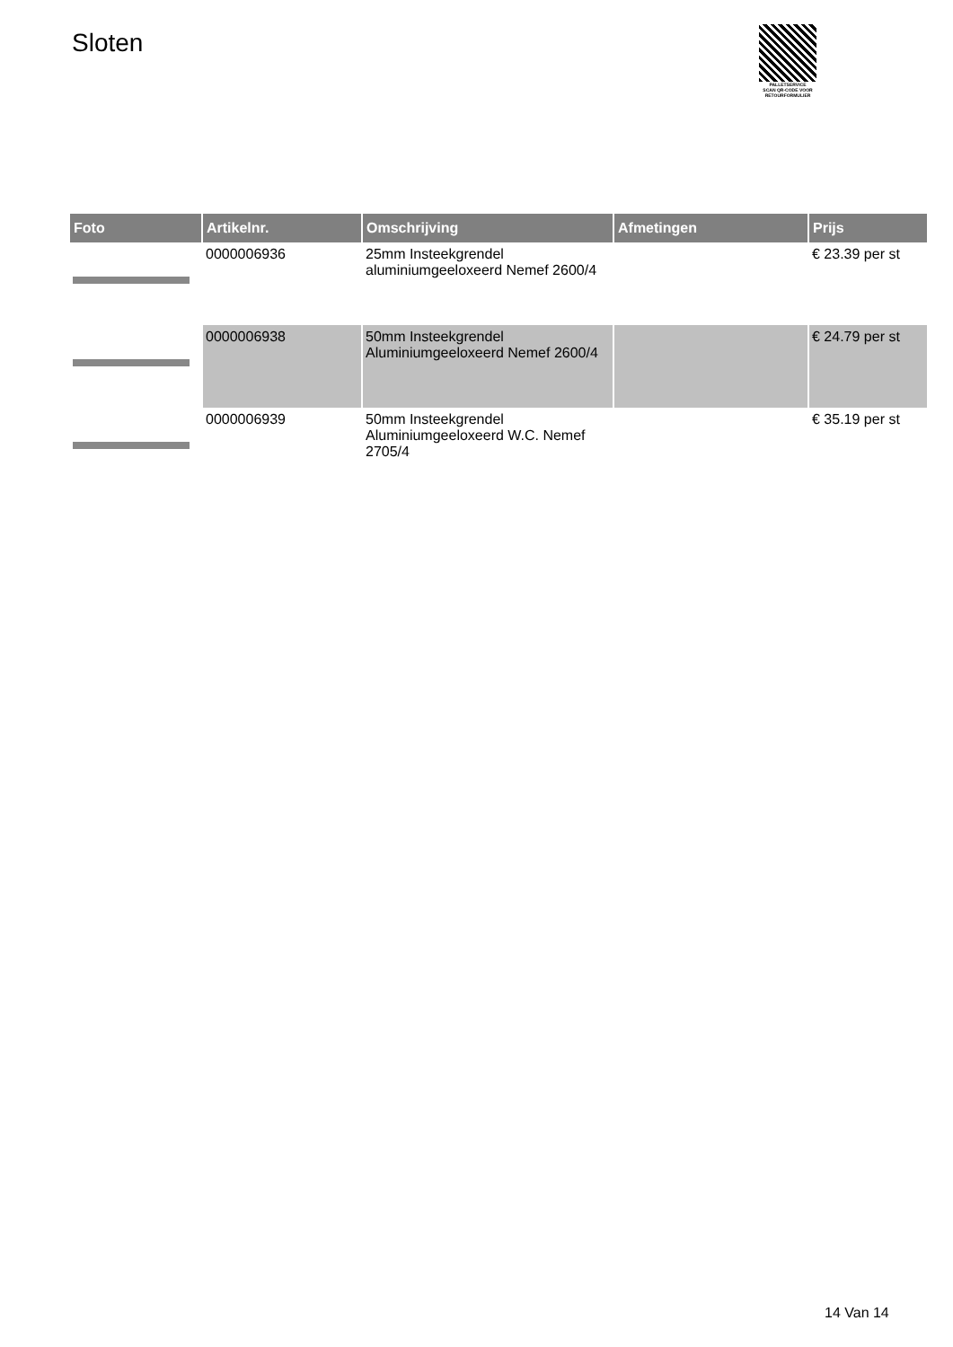Sloten
PALLETSERVICE
SCAN QR-CODE VOOR RETOURFORMULIER
| Foto | Artikelnr. | Omschrijving | Afmetingen | Prijs |
| --- | --- | --- | --- | --- |
| | 0000006936 | 25mm Insteekgrendel aluminiumgeeloxeerd Nemef 2600/4 | | € 23.39 per st |
| | 0000006938 | 50mm Insteekgrendel Aluminiumgeeloxeerd Nemef 2600/4 | | € 24.79 per st |
| | 0000006939 | 50mm Insteekgrendel Aluminiumgeeloxeerd W.C. Nemef 2705/4 | | € 35.19 per st |
14 Van 14